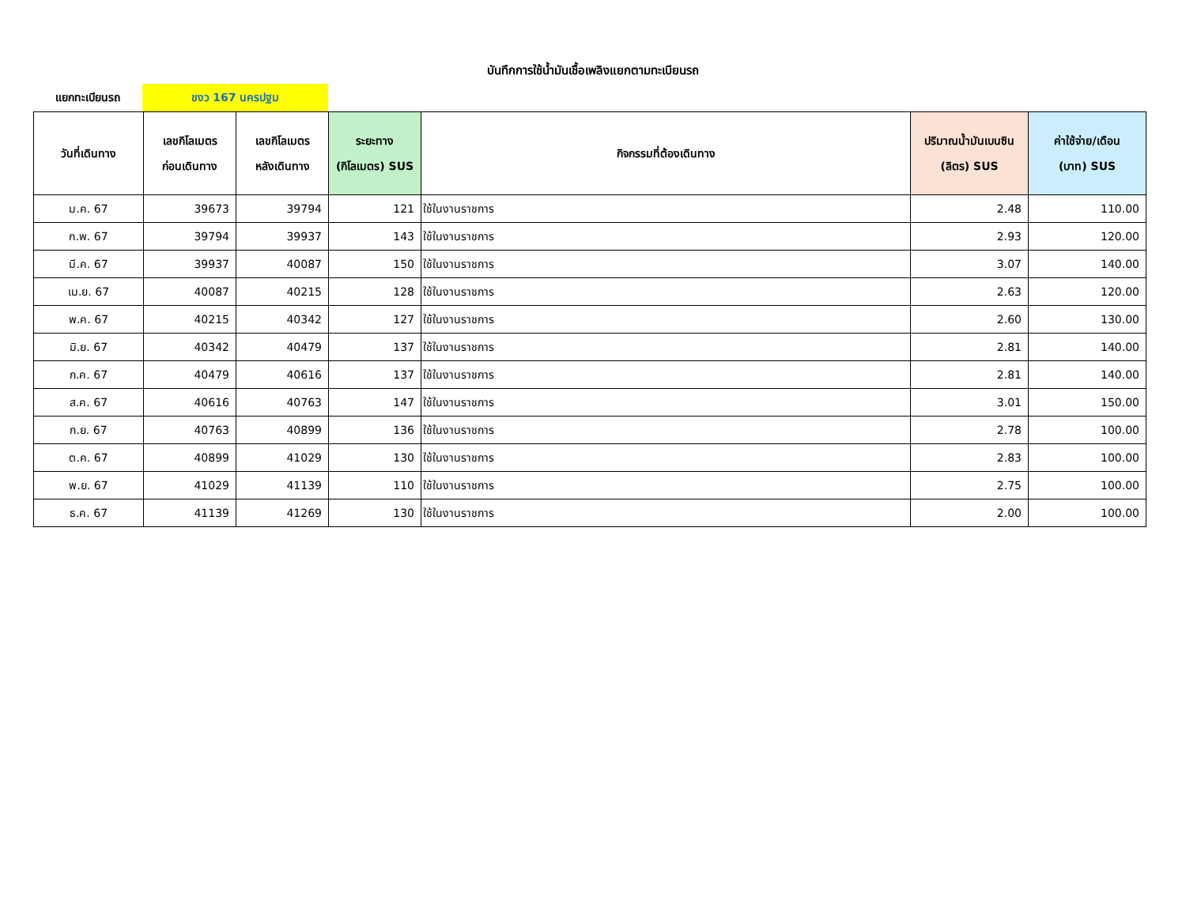บันทึกการใช้น้ำมันเชื้อเพลิงแยกตามทะเบียนรถ
แยกทะเบียนรถ
ขงว 167 นครปฐม
| วันที่เดินทาง | เลขกิโลเมตร ก่อนเดินทาง | เลขกิโลเมตร หลังเดินทาง | ระยะทาง (กิโลเมตร) SUS | กิจกรรมที่ต้องเดินทาง | ปริมาณน้ำมันเบนซิน (ลิตร) SUS | ค่าใช้จ่าย/เดือน (บาท) SUS |
| --- | --- | --- | --- | --- | --- | --- |
| ม.ค. 67 | 39673 | 39794 | 121 | ใช้ในงานราชการ | 2.48 | 110.00 |
| ก.พ. 67 | 39794 | 39937 | 143 | ใช้ในงานราชการ | 2.93 | 120.00 |
| มี.ค. 67 | 39937 | 40087 | 150 | ใช้ในงานราชการ | 3.07 | 140.00 |
| เม.ย. 67 | 40087 | 40215 | 128 | ใช้ในงานราชการ | 2.63 | 120.00 |
| พ.ค. 67 | 40215 | 40342 | 127 | ใช้ในงานราชการ | 2.60 | 130.00 |
| มิ.ย. 67 | 40342 | 40479 | 137 | ใช้ในงานราชการ | 2.81 | 140.00 |
| ก.ค. 67 | 40479 | 40616 | 137 | ใช้ในงานราชการ | 2.81 | 140.00 |
| ส.ค. 67 | 40616 | 40763 | 147 | ใช้ในงานราชการ | 3.01 | 150.00 |
| ก.ย. 67 | 40763 | 40899 | 136 | ใช้ในงานราชการ | 2.78 | 100.00 |
| ต.ค. 67 | 40899 | 41029 | 130 | ใช้ในงานราชการ | 2.83 | 100.00 |
| พ.ย. 67 | 41029 | 41139 | 110 | ใช้ในงานราชการ | 2.75 | 100.00 |
| ธ.ค. 67 | 41139 | 41269 | 130 | ใช้ในงานราชการ | 2.00 | 100.00 |